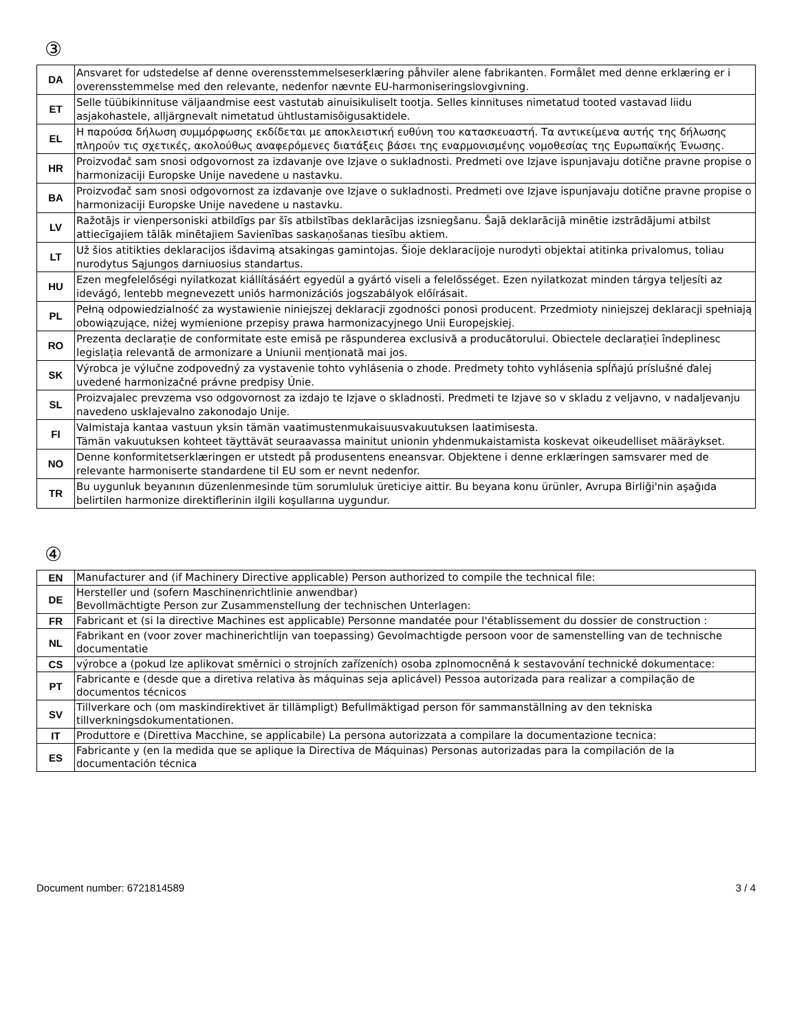③
| DA | Ansvaret for udstedelse af denne overensstemmelseserklæring påhviler alene fabrikanten. Formålet med denne erklæring er i overensstemmelse med den relevante, nedenfor nævnte EU-harmoniseringslovgivning. |
| ET | Selle tüübikinnituse väljaandmise eest vastutab ainuisikuliselt tootja. Selles kinnituses nimetatud tooted vastavad liidu asjakohastele, alljärgnevalt nimetatud ühtlustamisõigusaktidele. |
| EL | Η παρούσα δήλωση συμμόρφωσης εκδίδεται με αποκλειστική ευθύνη του κατασκευαστή. Τα αντικείμενα αυτής της δήλωσης πληρούν τις σχετικές, ακολούθως αναφερόμενες διατάξεις βάσει της εναρμονισμένης νομοθεσίας της Ευρωπαϊκής Ένωσης. |
| HR | Proizvođač sam snosi odgovornost za izdavanje ove Izjave o sukladnosti. Predmeti ove Izjave ispunjavaju dotične pravne propise o harmonizaciji Europske Unije navedene u nastavku. |
| BA | Proizvođač sam snosi odgovornost za izdavanje ove Izjave o sukladnosti. Predmeti ove Izjave ispunjavaju dotične pravne propise o harmonizaciji Europske Unije navedene u nastavku. |
| LV | Ražotājs ir vienpersoniski atbildīgs par šīs atbilstības deklarācijas izsniegšanu. Šajā deklarācijā minētie izstrādājumi atbilst attiecīgajiem tālāk minētajiem Savienības saskaņošanas tiesību aktiem. |
| LT | Už šios atitikties deklaracijos išdavimą atsakingas gamintojas. Šioje deklaracijoje nurodyti objektai atitinka privalomus, toliau nurodytus Sąjungos darniuosius standartus. |
| HU | Ezen megfelelőségi nyilatkozat kiállításáért egyedül a gyártó viseli a felelősséget. Ezen nyilatkozat minden tárgya teljesíti az idevágó, lentebb megnevezett uniós harmonizációs jogszabályok előírásait. |
| PL | Pełną odpowiedzialność za wystawienie niniejszej deklaracji zgodności ponosi producent. Przedmioty niniejszej deklaracji spełniają obowiązujące, niżej wymienione przepisy prawa harmonizacyjnego Unii Europejskiej. |
| RO | Prezenta declarație de conformitate este emisă pe răspunderea exclusivă a producătorului. Obiectele declarației îndeplinesc legislația relevantă de armonizare a Uniunii menționată mai jos. |
| SK | Výrobca je výlučne zodpovedný za vystavenie tohto vyhlásenia o zhode. Predmety tohto vyhlásenia spĺňajú príslušné ďalej uvedené harmonizačné právne predpisy Únie. |
| SL | Proizvajalec prevzema vso odgovornost za izdajo te Izjave o skladnosti. Predmeti te Izjave so v skladu z veljavno, v nadaljevanju navedeno usklajevalno zakonodajo Unije. |
| FI | Valmistaja kantaa vastuun yksin tämän vaatimustenmukaisuusvakuutuksen laatimisesta. Tämän vakuutuksen kohteet täyttävät seuraavassa mainitut unionin yhdenmukaistamista koskevat oikeudelliset määräykset. |
| NO | Denne konformitetserklæringen er utstedt på produsentens eneansvar. Objektene i denne erklæringen samsvarer med de relevante harmoniserte standardene til EU som er nevnt nedenfor. |
| TR | Bu uygunluk beyanının düzenlenmesinde tüm sorumluluk üreticiye aittir. Bu beyana konu ürünler, Avrupa Birliği'nin aşağıda belirtilen harmonize direktiflerinin ilgili koşullarına uygundur. |
④
| EN | Manufacturer and (if Machinery Directive applicable) Person authorized to compile the technical file: |
| DE | Hersteller und (sofern Maschinenrichtlinie anwendbar) Bevollmächtigte Person zur Zusammenstellung der technischen Unterlagen: |
| FR | Fabricant et (si la directive Machines est applicable) Personne mandatée pour l'établissement du dossier de construction : |
| NL | Fabrikant en (voor zover machinerichtlijn van toepassing) Gevolmachtigde persoon voor de samenstelling van de technische documentatie |
| CS | výrobce a (pokud lze aplikovat směrnici o strojních zařízeních) osoba zplnomocněná k sestavování technické dokumentace: |
| PT | Fabricante e (desde que a diretiva relativa às máquinas seja aplicável) Pessoa autorizada para realizar a compilação de documentos técnicos |
| SV | Tillverkare och (om maskindirektivet är tillämpligt) Befullmäktigad person för sammanställning av den tekniska tillverkningsdokumentationen. |
| IT | Produttore e (Direttiva Macchine, se applicabile) La persona autorizzata a compilare la documentazione tecnica: |
| ES | Fabricante y (en la medida que se aplique la Directiva de Máquinas) Personas autorizadas para la compilación de la documentación técnica |
Document number: 6721814589 3 / 4